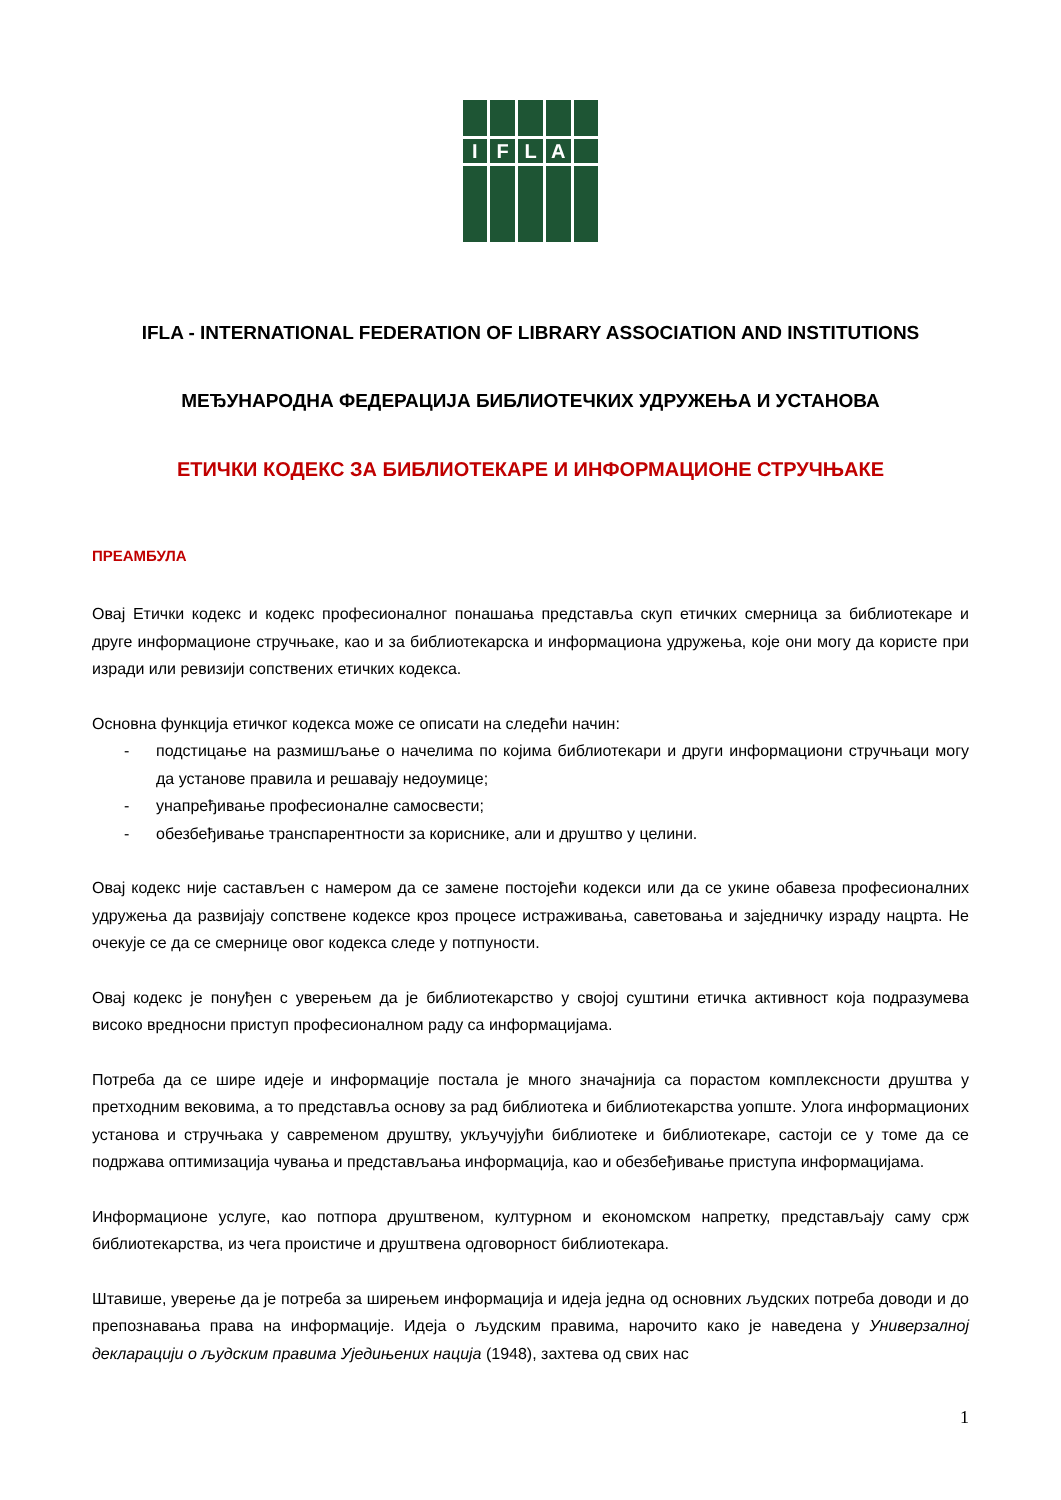I
F
L
A
IFLA - INTERNATIONAL FEDERATION OF LIBRARY ASSOCIATION AND INSTITUTIONS
МЕЂУНАРОДНА ФЕДЕРАЦИЈА БИБЛИОТЕЧКИХ УДРУЖЕЊА И УСТАНОВА
ЕТИЧКИ КОДЕКС ЗА БИБЛИОТЕКАРЕ И ИНФОРМАЦИОНЕ СТРУЧЊАКЕ
ПРЕАМБУЛА
Овај Етички кодекс и кодекс професионалног понашања представља скуп етичких смерница за библиотекаре и друге информационе стручњаке, као и за библиотекарска и информациона удружења, које они могу да користе при изради или ревизији сопствених етичких кодекса.
Основна функција етичког кодекса може се описати на следећи начин:
- подстицање на размишљање о начелима по којима библиотекари и други информациони стручњаци могу да установе правила и решавају недоумице;
- унапређивање професионалне самосвести;
- обезбеђивање транспарентности за кориснике, али и друштво у целини.
Овај кодекс није састављен с намером да се замене постојећи кодекси или да се укине обавеза професионалних удружења да развијају сопствене кодексе кроз процесе истраживања, саветовања и заједничку израду нацрта. Не очекује се да се смернице овог кодекса следе у потпуности.
Овај кодекс је понуђен с уверењем да је библиотекарство у својој суштини етичка активност која подразумева високо вредносни приступ професионалном раду са информацијама.
Потреба да се шире идеје и информације постала је много значајнија са порастом комплексности друштва у претходним вековима, а то представља основу за рад библиотека и библиотекарства уопште. Улога информационих установа и стручњака у савременом друштву, укључујући библиотеке и библиотекаре, састоји се у томе да се подржава оптимизација чувања и представљања информација, као и обезбеђивање приступа информацијама.
Информационе услуге, као потпора друштвеном, културном и економском напретку, представљају саму срж библиотекарства, из чега проистиче и друштвена одговорност библиотекара.
Штавише, уверење да је потреба за ширењем информација и идеја једна од основних људских потреба доводи и до препознавања права на информације. Идеја о људским правима, нарочито како је наведена у Универзалној декларацији о људским правима Уједињених нација (1948), захтева од свих нас
1